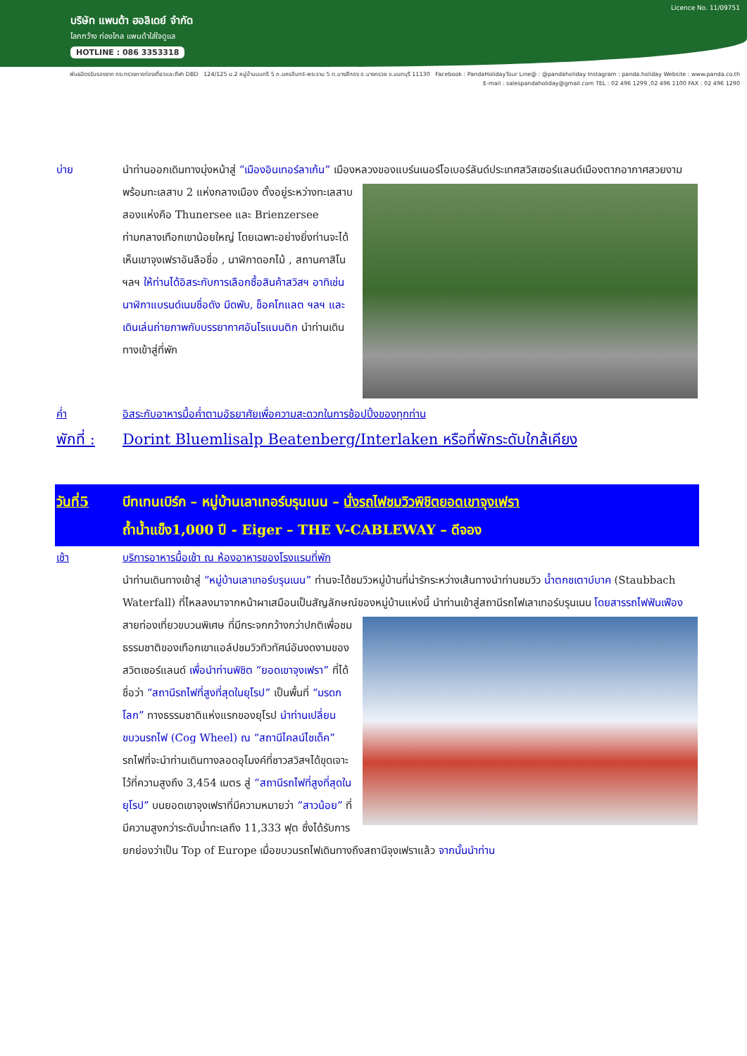Licence No. 11/09751
บริษัท แพนด้า ฮอลิเดย์ จำกัด
โลกกว้าง ท่องไกล แพนด้าใส่ใจดูแล
HOTLINE : 086 3353318
พันธมิตรรับรองจาก กระทรวงการท่องเที่ยวและกีฬา DBD 124/125 ม.2 หมู่บ้านนนทรี 5 ถ.นครอินทร์-พระราม 5 ต.บางสีทอง อ.บางกรวย จ.นนทบุรี 11130 Facebook : PandaHolidayTour Line@ : @pandaholiday Instagram : panda.holiday Website : www.panda.co.th
E-mail : salespandaholiday@gmail.com TEL : 02 496 1299 ,02 496 1100 FAX : 02 496 1290
บ่าย นำท่านออกเดินทางมุ่งหน้าสู่ “เมืองอินเทอร์ลาเก้น” เมืองหลวงของแบร์นเนอร์โอเบอร์ลันด์ประเทศ
สวิสเซอร์แลนด์เมืองตากอากาศสวยงาม พร้อมทะเลสาบ 2 แห่งกลางเมือง ตั้งอยู่ระหว่างทะเลสาบสองแห่งคือ Thunersee และ Brienzersee ท่ามกลางเทือกเขาน้อยใหญ่ โดยเฉพาะอย่างยิ่งท่านจะได้เห็นเขาจุงเฟราอันลือชื่อ , นาฬิกาดอกไม้ , สถานคาสิโน ฯลฯ ให้ท่านได้อิสระกับการเลือกซื้อสินค้าสวิสฯ อาทิเช่น นาฬิกาแบรนด์เนมชื่อดัง มีดพับ, ช็อคโกแลต ฯลฯ และเดินเล่นถ่ายภาพกับบรรยากาศอันโรแมนติก นำท่านเดินทางเข้าสู่ที่พัก
ค่ำ อิสระกับอาหารมื้อค่ำตามอัธยาศัยเพื่อความสะดวกในการช้อปปิ้งของทุกท่าน
พักที่ :
Dorint Bluemlisalp Beatenberg/Interlaken หรือที่พักระดับใกล้เคียง
วันที่5 บีทเทนเบิร์ก – หมู่บ้านเลาเทอร์บรุนเนน – นั่งรถไฟชมวิวพิชิตยอดเขาจุงเฟรา
ถ้ำน้ำแข็ง1,000 ปี - Eiger – THE V-CABLEWAY – ดีจอง
เช้า บริการอาหารมื้อเช้า ณ ห้องอาหารของโรงแรมที่พัก
นำท่านเดินทางเข้าสู่ “หมู่บ้านเลาเทอร์บรุนเนน” ท่านจะได้ชมวิวหมู่บ้านที่น่ารักระหว่างเส้นทางนำท่านชมวิว น้ำตกชเตาบ์บาค (Staubbach Waterfall) ที่ไหลลงมาจากหน้าผาเสมือนเป็นสัญลักษณ์ของหมู่บ้านแห่งนี้ นำท่าน
เข้าสู่สถานีรถไฟเลาเทอร์บรุนเนน โดยสารรถไฟฟันเฟือง สายท่องเที่ยวขบวนพิเศษ ที่มีกระจกกว้างกว่าปกติเพื่อชมธรรมชาติของเทือกเขาแอล์ปชมวิวทิวทัศน์อันงดงามของสวิตเซอร์แลนด์ เพื่อนำท่านพิชิต “ยอดเขาจุงเฟรา” ที่ได้ชื่อว่า “สถานีรถไฟที่สูงที่สุดในยุโรป” เป็นพื้นที่ “มรดกโลก” ทางธรรมชาติแห่งแรกของยุโรป นำท่านเปลี่ยนขบวนรถไฟ (Cog Wheel) ณ “สถานีไคลน์ไชเด็ค” รถไฟที่จะนำท่านเดินทางลอดอุโมงค์ที่ชาวสวิสฯได้ขุดเจาะไว้ที่ความสูงถึง 3,454 เมตร สู่ “สถานีรถไฟที่สูงที่สุดในยุโรป” บนยอดเขาจุงเฟราที่มีความหมายว่า “สาวน้อย” ที่มีความสูงกว่าระดับน้ำทะเลถึง 11,333 ฟุต ซึ่งได้รับการยกย่องว่าเป็น Top of Europe เมื่อขบวนรถไฟเดินทางถึงสถานีจุงเฟราแล้ว จากนั้นนำท่าน